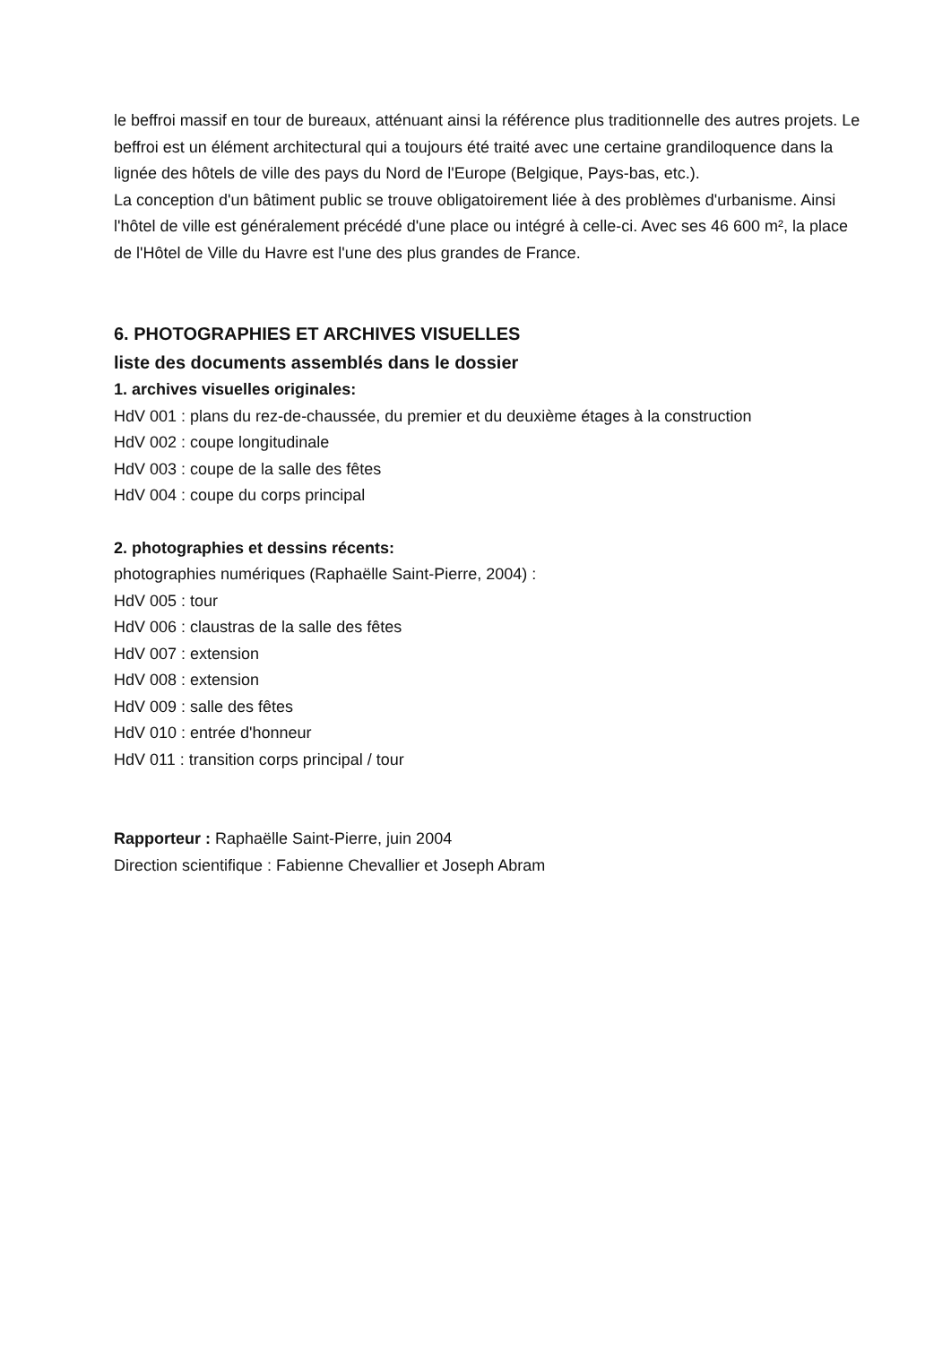le beffroi massif en tour de bureaux, atténuant ainsi la référence plus traditionnelle des autres projets. Le beffroi est un élément architectural qui a toujours été traité avec une certaine grandiloquence dans la lignée des hôtels de ville des pays du Nord de l'Europe (Belgique, Pays-bas, etc.).
La conception d'un bâtiment public se trouve obligatoirement liée à des problèmes d'urbanisme. Ainsi l'hôtel de ville est généralement précédé d'une place ou intégré à celle-ci. Avec ses 46 600 m², la place de l'Hôtel de Ville du Havre est l'une des plus grandes de France.
6. PHOTOGRAPHIES ET ARCHIVES VISUELLES
liste des documents assemblés dans le dossier
1. archives visuelles originales:
HdV 001 : plans du rez-de-chaussée, du premier et du deuxième étages à la construction
HdV 002 : coupe longitudinale
HdV 003 : coupe de la salle des fêtes
HdV 004 : coupe du corps principal
2. photographies et dessins récents:
photographies numériques (Raphaëlle Saint-Pierre, 2004) :
HdV 005 : tour
HdV 006 : claustras de la salle des fêtes
HdV 007 : extension
HdV 008 : extension
HdV 009 : salle des fêtes
HdV 010 : entrée d'honneur
HdV 011 : transition corps principal / tour
Rapporteur : Raphaëlle Saint-Pierre, juin 2004
Direction scientifique : Fabienne Chevallier et Joseph Abram